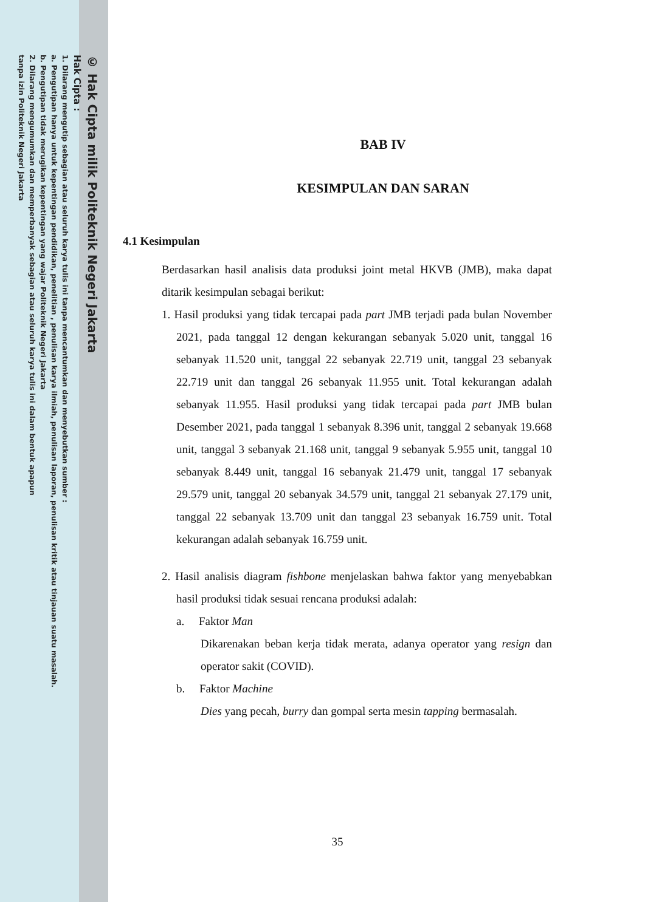© Hak Cipta milik Politeknik Negeri Jakarta
Hak Cipta :
1. Dilarang mengutip sebagian atau seluruh karya tulis ini tanpa mencantumkan dan menyebutkan sumber :
a. Pengutipan hanya untuk kepentingan pendidikan, penelitian , penulisan karya ilmiah, penulisan laporan, penulisan kritik atau tinjauan suatu masalah.
b. Pengutipan tidak merugikan kepentingan yang wajar Politeknik Negeri Jakarta
2. Dilarang mengumumkan dan memperbanyak sebagian atau seluruh karya tulis ini dalam bentuk apapun
tanpa izin Politeknik Negeri Jakarta
BAB IV
KESIMPULAN DAN SARAN
4.1 Kesimpulan
Berdasarkan hasil analisis data produksi joint metal HKVB (JMB), maka dapat ditarik kesimpulan sebagai berikut:
1. Hasil produksi yang tidak tercapai pada part JMB terjadi pada bulan November 2021, pada tanggal 12 dengan kekurangan sebanyak 5.020 unit, tanggal 16 sebanyak 11.520 unit, tanggal 22 sebanyak 22.719 unit, tanggal 23 sebanyak 22.719 unit dan tanggal 26 sebanyak 11.955 unit. Total kekurangan adalah sebanyak 11.955. Hasil produksi yang tidak tercapai pada part JMB bulan Desember 2021, pada tanggal 1 sebanyak 8.396 unit, tanggal 2 sebanyak 19.668 unit, tanggal 3 sebanyak 21.168 unit, tanggal 9 sebanyak 5.955 unit, tanggal 10 sebanyak 8.449 unit, tanggal 16 sebanyak 21.479 unit, tanggal 17 sebanyak 29.579 unit, tanggal 20 sebanyak 34.579 unit, tanggal 21 sebanyak 27.179 unit, tanggal 22 sebanyak 13.709 unit dan tanggal 23 sebanyak 16.759 unit. Total kekurangan adalah sebanyak 16.759 unit.
2. Hasil analisis diagram fishbone menjelaskan bahwa faktor yang menyebabkan hasil produksi tidak sesuai rencana produksi adalah:
a. Faktor Man
Dikarenakan beban kerja tidak merata, adanya operator yang resign dan operator sakit (COVID).
b. Faktor Machine
Dies yang pecah, burry dan gompal serta mesin tapping bermasalah.
35